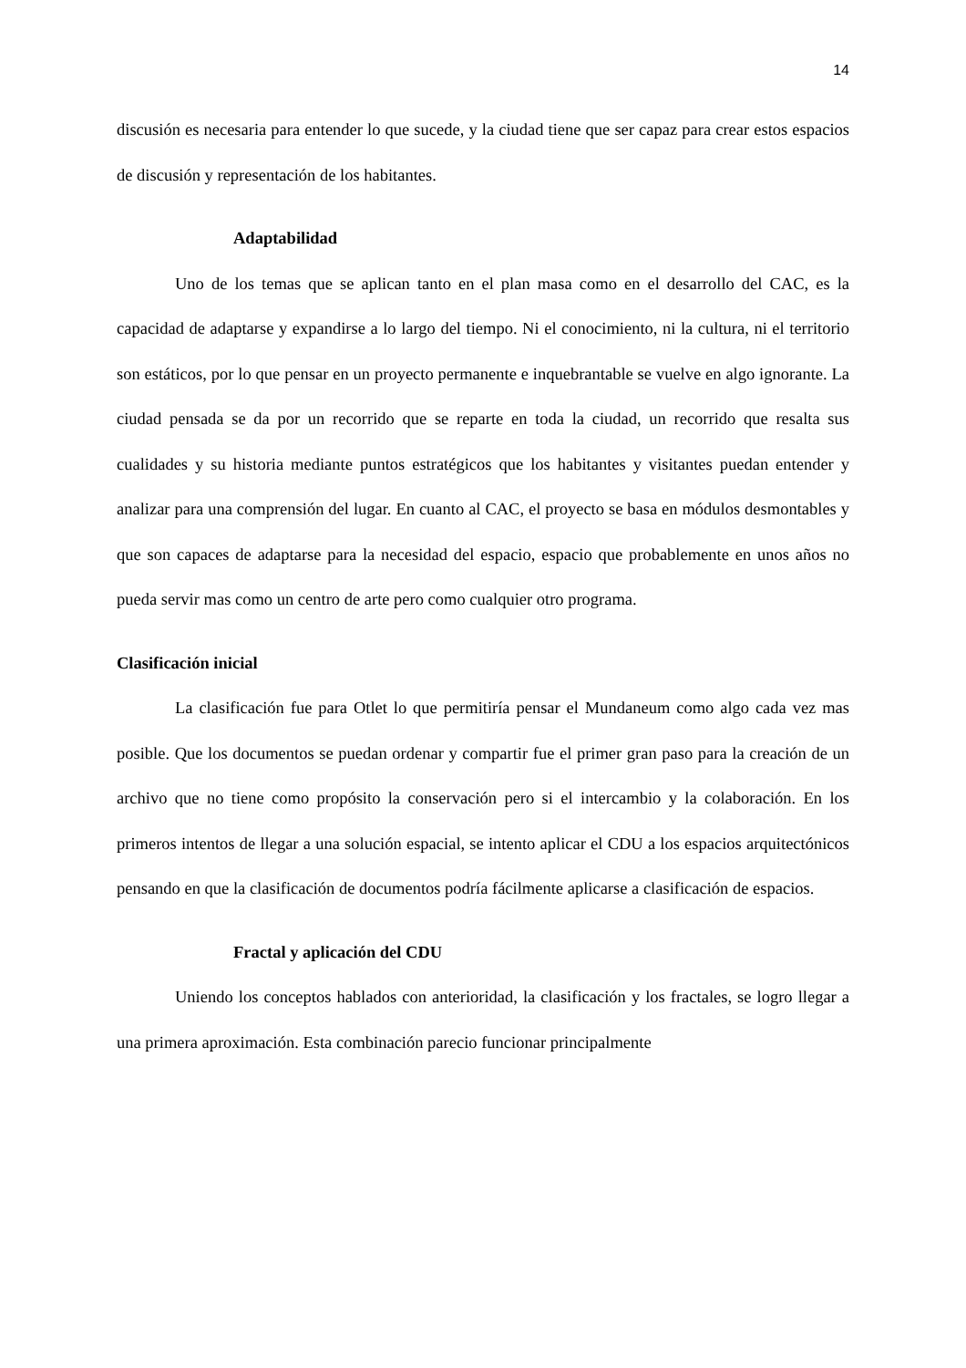14
discusión es necesaria para entender lo que sucede, y la ciudad tiene que ser capaz para crear estos espacios de discusión y representación de los habitantes.
Adaptabilidad
Uno de los temas que se aplican tanto en el plan masa como en el desarrollo del CAC, es la capacidad de adaptarse y expandirse a lo largo del tiempo. Ni el conocimiento, ni la cultura, ni el territorio son estáticos, por lo que pensar en un proyecto permanente e inquebrantable se vuelve en algo ignorante. La ciudad pensada se da por un recorrido que se reparte en toda la ciudad, un recorrido que resalta sus cualidades y su historia mediante puntos estratégicos que los habitantes y visitantes puedan entender y analizar para una comprensión del lugar. En cuanto al CAC, el proyecto se basa en módulos desmontables y que son capaces de adaptarse para la necesidad del espacio, espacio que probablemente en unos años no pueda servir mas como un centro de arte pero como cualquier otro programa.
Clasificación inicial
La clasificación fue para Otlet lo que permitiría pensar el Mundaneum como algo cada vez mas posible. Que los documentos se puedan ordenar y compartir fue el primer gran paso para la creación de un archivo que no tiene como propósito la conservación pero si el intercambio y la colaboración. En los primeros intentos de llegar a una solución espacial, se intento aplicar el CDU a los espacios arquitectónicos pensando en que la clasificación de documentos podría fácilmente aplicarse a clasificación de espacios.
Fractal y aplicación del CDU
Uniendo los conceptos hablados con anterioridad, la clasificación y los fractales, se logro llegar a una primera aproximación. Esta combinación parecio funcionar principalmente